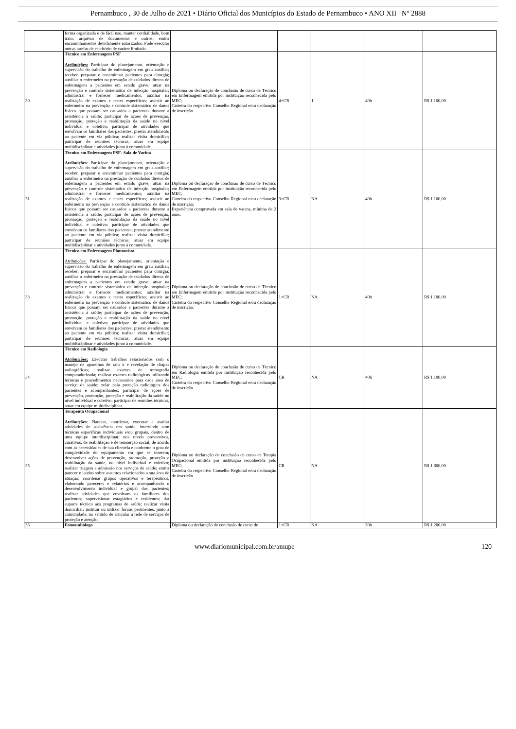Pernambuco , 30 de Julho de 2021 • Diário Oficial dos Municípios do Estado de Pernambuco • ANO XII | Nº 2888
| | forma organizada e de fácil uso, manter cordialidade, bom trato; arquivos de documentos e outros; emitir encaminhamentos devidamente autorizados. Pode executar outras tarefas de escritório de caráter limitado. | | | | | |
| 30 | Técnico em Enfermagem PSF Atribuições: Participar do planejamento, orientação e supervisão do trabalho de enfermagem em grau auxiliar; receber, preparar e encaminhar pacientes para cirurgia; auxiliar o enfermeiro na prestação de cuidados diretos de enfermagem a pacientes em estado grave; atuar na prevenção e controle sistemático de infecção hospitalar; administrar e fornecer medicamentos; auxiliar na realização de exames e testes específicos; assistir ao enfermeiro na prevenção e controle sistemático de danos físicos que possam ser causados a pacientes durante a assistência à saúde; participar de ações de prevenção, promoção, proteção e reabilitação da saúde no nível individual e coletivo; participar de atividades que envolvam os familiares dos pacientes; prestar atendimento ao paciente em via pública; realizar visita domiciliar; participar de reuniões técnicas; atuar em equipe multidisciplinar e atividades junto à comunidade. | Diploma ou declaração de conclusão de curso de Técnico em Enfermagem emitida por instituição reconhecida pelo MEC; Carteira do respectivo Conselho Regional e/ou declaração de inscrição. | 4+CR | 1 | 40h | R$ 1.100,00 |
| 31 | Técnico em Enfermagem PSF- Sala de Vacina Atribuições : Participar do planejamento, orientação e supervisão do trabalho de enfermagem em grau auxiliar; receber, preparar e encaminhar pacientes para cirurgia; auxiliar o enfermeiro na prestação de cuidados diretos de enfermagem a pacientes em estado grave; atuar na prevenção e controle sistemático de infecção hospitalar; administrar e fornecer medicamentos; auxiliar na realização de exames e testes específicos; assistir ao enfermeiro na prevenção e controle sistemático de danos físicos que possam ser causados a pacientes durante a assistência à saúde; participar de ações de prevenção, promoção, proteção e reabilitação da saúde no nível individual e coletivo; participar de atividades que envolvam os familiares dos pacientes; prestar atendimento ao paciente em via pública; realizar visita domiciliar; participar de reuniões técnicas; atuar em equipe multidisciplinar e atividades junto à comunidade. | Diploma ou declaração de conclusão de curso de Técnico em Enfermagem emitida por instituição reconhecida pelo MEC; Carteira do respectivo Conselho Regional e/ou declaração de inscrição; Experiência comprovada em sala de vacina, mínima de 2 anos. | 3+CR | NA | 40h | R$ 1.100,00 |
| 33 | Técnico em Enfermagem Plantonista Atribuições: Participar do planejamento, orientação e supervisão do trabalho de enfermagem em grau auxiliar; receber, preparar e encaminhar pacientes para cirurgia; auxiliar o enfermeiro na prestação de cuidados diretos de enfermagem a pacientes em estado grave; atuar na prevenção e controle sistemático de infecção hospitalar; administrar e fornecer medicamentos; auxiliar na realização de exames e testes específicos; assistir ao enfermeiro na prevenção e controle sistemático de danos físicos que possam ser causados a pacientes durante a assistência à saúde; participar de ações de prevenção, promoção, proteção e reabilitação da saúde no nível individual e coletivo; participar de atividades que envolvam os familiares dos pacientes; prestar atendimento ao paciente em via pública; realizar visita domiciliar; participar de reuniões técnicas; atuar em equipe multidisciplinar e atividades junto à comunidade. | Diploma ou declaração de conclusão de curso de Técnico em Enfermagem emitida por instituição reconhecida pelo MEC; Carteira do respectivo Conselho Regional e/ou declaração de inscrição. | 1+CR | NA | 40h | R$ 1.100,00 |
| 34 | Técnico em Radiologia Atribuições: Executar trabalhos relacionados com o manejo de aparelhos de raio x e revelação de chapas radiográficas; realizar exames de tomografia computadorizada; realizar exames radiológicas utilizando técnicas e procedimentos necessários para cada área de serviço de saúde; zelar pela proteção radiológica dos pacientes e acompanhantes; participar de ações de prevenção, promoção, proteção e reabilitação da saúde no nível individual e coletivo; participar de reuniões técnicas, atuar em equipe multidisciplinar. | Diploma ou declaração de conclusão de curso de Técnico em Radiologia emitida por instituição reconhecida pelo MEC; Carteira do respectivo Conselho Regional e/ou declaração de inscrição. | CR | NA | 40h | R$ 1.100,00 |
| 35 | Terapeuta Ocupacional Atribuições : Planejar, coordenar, executar e avaliar atividades de assistência em saúde, intervindo com técnicas específicas individuais e/ou grupais, dentro de uma equipe interdisciplinar, nos níveis preventivos, curativos, de reabilitação e de reinserção social, de acordo com as necessidades de sua clientela e conforme o grau de complexidade do equipamento em que se inserem; desenvolver ações de prevenção, promoção, proteção e reabilitação da saúde, no nível individual e coletivo; realizar triagem e admissão nos serviços de saúde; emitir parecer e laudos sobre assuntos relacionados a sua área de atuação; coordenar grupos operativos e terapêuticos, elaborando pareceres e relatórios e acompanhando o desenvolvimento individual e grupal dos pacientes; realizar atividades que envolvam os familiares dos pacientes; supervisionar estagiários e residentes; dar suporte técnico aos programas de saúde; realizar visita domiciliar; instituir ou utilizar fóruns pertinentes, junto à comunidade, no sentido de articular a rede de serviços de proteção e atenção. | Diploma ou declaração de conclusão de curso de Terapia Ocupacional emitida por instituição reconhecida pelo MEC; Carteira do respectivo Conselho Regional e/ou declaração de inscrição. | CR | NA | | R$ 1.800,00 |
| 36 | Fonoaudiólogo | Diploma ou declaração de conclusão de curso de | 1+CR | NA | 30h | R$ 1.200,00 |
www.diariomunicipal.com.br/amupe 120